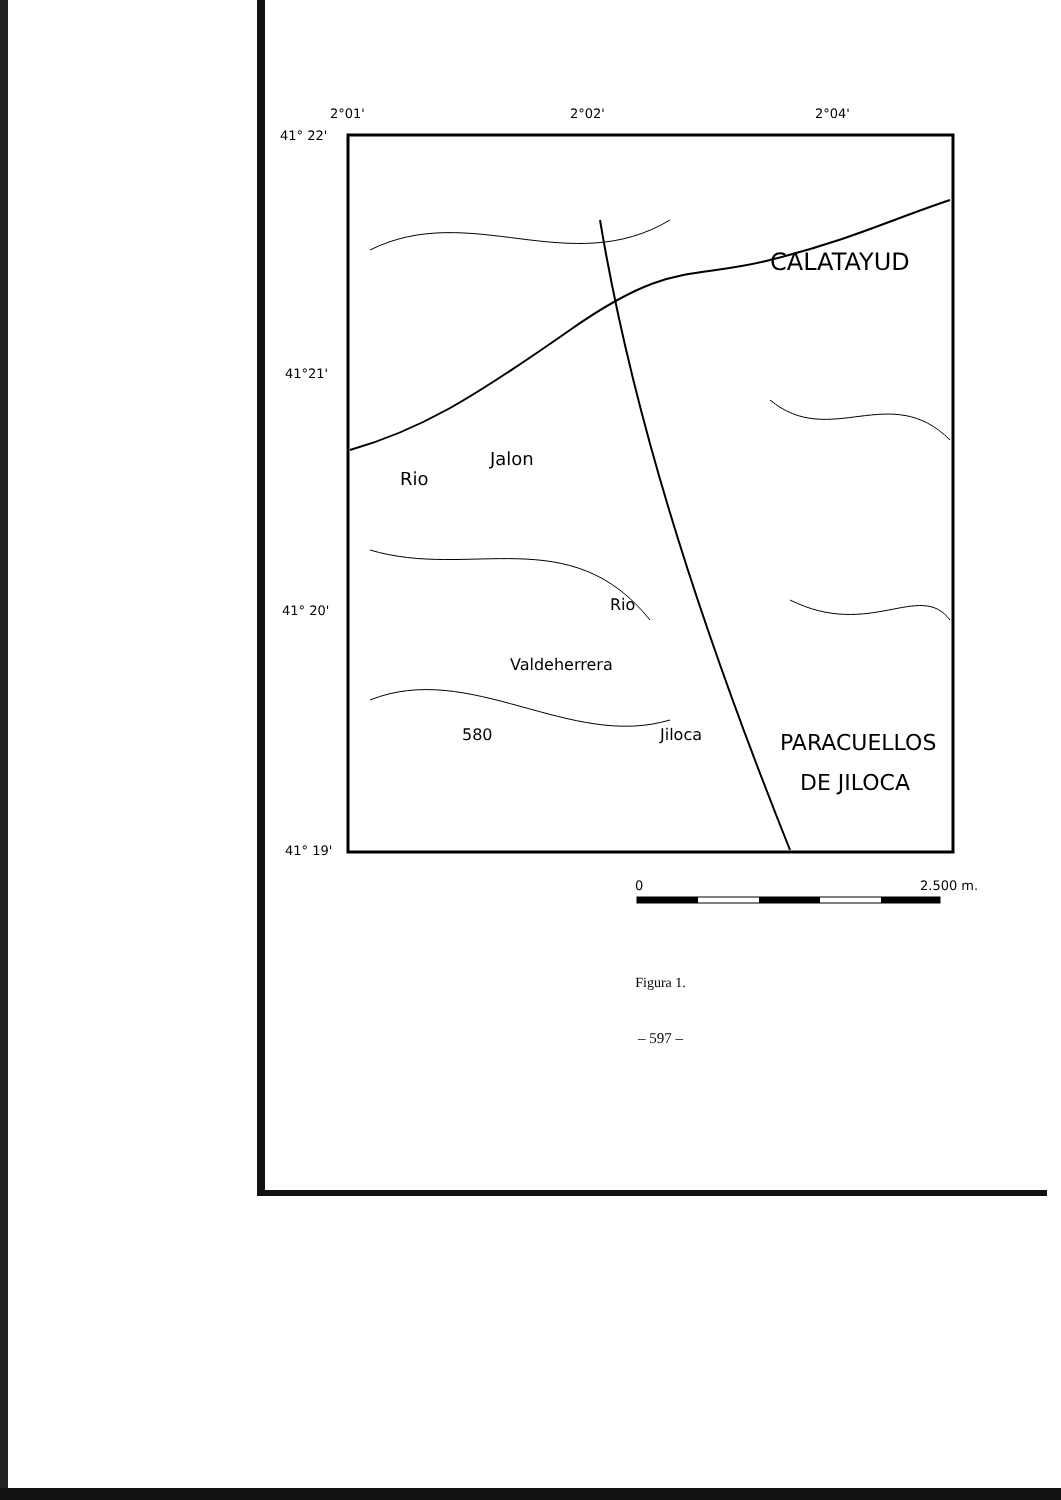2°01'
2°02'
2°04'
41° 22'
41°21'
41° 20'
41° 19'
CALATAYUD
PARACUELLOS
DE JILOCA
Rio
Jalon
Rio
Jiloca
Valdeherrera
580
0
2.500 m.
Figura 1.
– 597 –